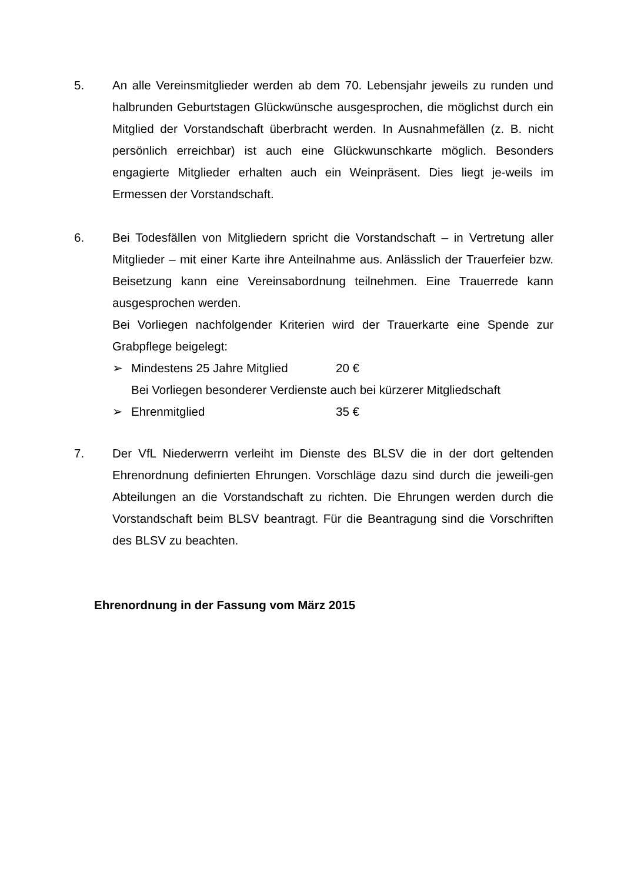5. An alle Vereinsmitglieder werden ab dem 70. Lebensjahr jeweils zu runden und halbrunden Geburtstagen Glückwünsche ausgesprochen, die möglichst durch ein Mitglied der Vorstandschaft überbracht werden. In Ausnahmefällen (z. B. nicht persönlich erreichbar) ist auch eine Glückwunschkarte möglich. Besonders engagierte Mitglieder erhalten auch ein Weinpräsent. Dies liegt je-weils im Ermessen der Vorstandschaft.
6. Bei Todesfällen von Mitgliedern spricht die Vorstandschaft – in Vertretung aller Mitglieder – mit einer Karte ihre Anteilnahme aus. Anlässlich der Trauerfeier bzw. Beisetzung kann eine Vereinsabordnung teilnehmen. Eine Trauerrede kann ausgesprochen werden.
Bei Vorliegen nachfolgender Kriterien wird der Trauerkarte eine Spende zur Grabpflege beigelegt:
➢ Mindestens 25 Jahre Mitglied 20 €
Bei Vorliegen besonderer Verdienste auch bei kürzerer Mitgliedschaft
➢ Ehrenmitglied 35 €
7. Der VfL Niederwerrn verleiht im Dienste des BLSV die in der dort geltenden Ehrenordnung definierten Ehrungen. Vorschläge dazu sind durch die jeweili-gen Abteilungen an die Vorstandschaft zu richten. Die Ehrungen werden durch die Vorstandschaft beim BLSV beantragt. Für die Beantragung sind die Vorschriften des BLSV zu beachten.
Ehrenordnung in der Fassung vom März 2015